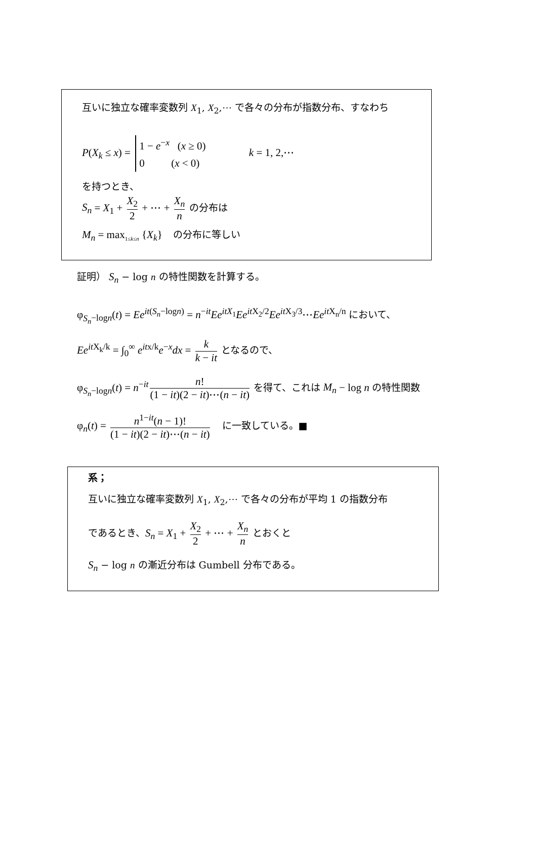互いに独立な確率変数列 X<sub>1</sub>, X<sub>2</sub>,⋯ で各々の分布が指数分布、すなわち
P(X<sub>k</sub> ≤ x) = 1 − e<sup>−x</sup> (x ≥ 0)
0 (x < 0) k = 1, 2,⋯
を持つとき、
S<sub>n</sub> = X<sub>1</sub> + X<sub>2</sub> 2 + ⋯ + X<sub>n</sub> n の分布は
M<sub>n</sub> = max<sub>1≤k≤n</sub> {X<sub>k</sub>} の分布に等しい
証明） S<sub>n</sub> − log n の特性関数を計算する。
φ<sub>S<sub>n</sub>−logn</sub>(t) = Ee<sup>it(S<sub>n</sub>−logn)</sup> = n<sup>−it</sup>Ee<sup>itX<sub>1</sub></sup>Ee<sup>it X<sub>2</sub>/2</sup>Ee<sup>it X<sub>3</sub>/3</sup>⋯Ee<sup>it X<sub>n</sub>/n</sup> において、
Ee<sup>it X<sub>k</sub>/k</sup> = ∫<sub>0</sub><sup>∞</sup> e<sup>itx/k</sup>e<sup>−x</sup>dx = k k − it となるので、
φ<sub>S<sub>n</sub>−logn</sub>(t) = n<sup>−it</sup> n! (1 − it)(2 − it)⋯(n − it) を得て、これは M<sub>n</sub> − log n の特性関数
φ<sub>n</sub>(t) = n<sup>1−it</sup>(n − 1)! (1 − it)(2 − it)⋯(n − it) に一致している。■
系；
互いに独立な確率変数列 X<sub>1</sub>, X<sub>2</sub>,⋯ で各々の分布が平均 1 の指数分布
であるとき、S<sub>n</sub> = X<sub>1</sub> + X<sub>2</sub> 2 + ⋯ + X<sub>n</sub> n とおくと
S<sub>n</sub> − log n の漸近分布は Gumbell 分布である。